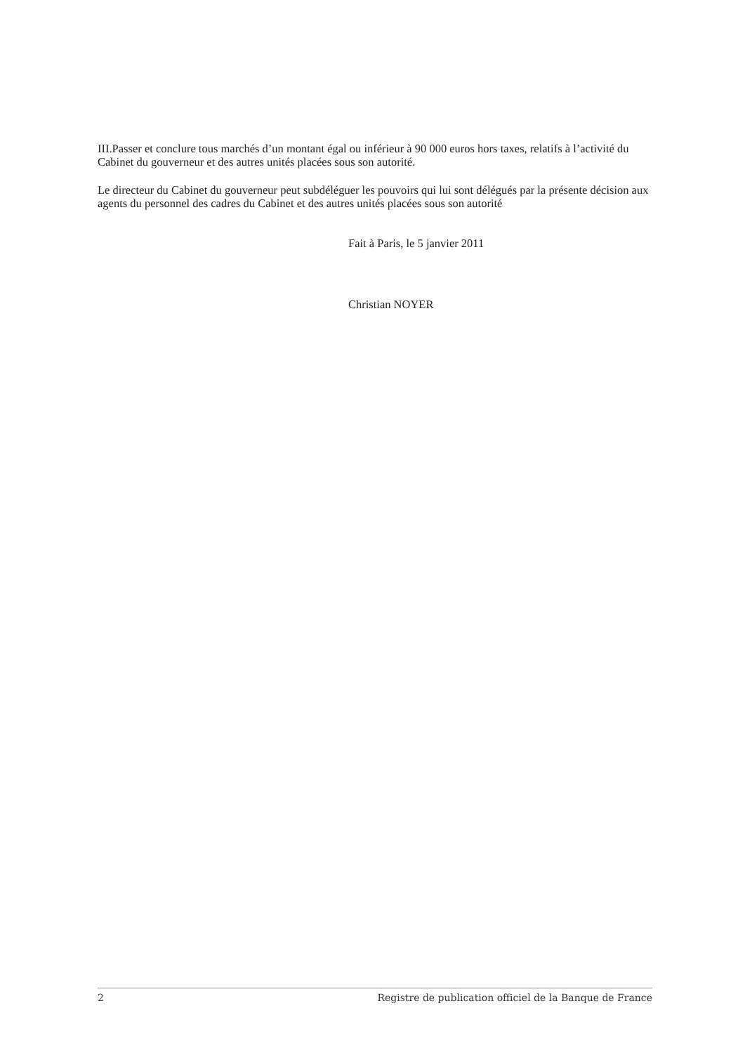III.Passer et conclure tous marchés d’un montant égal ou inférieur à 90 000 euros hors taxes, relatifs à l’activité du Cabinet du gouverneur et des autres unités placées sous son autorité.
Le directeur du Cabinet du gouverneur peut subdéléguer les pouvoirs qui lui sont délégués par la présente décision aux agents du personnel des cadres du Cabinet et des autres unités placées sous son autorité
Fait à Paris, le 5 janvier 2011
Christian NOYER
2 Registre de publication officiel de la Banque de France